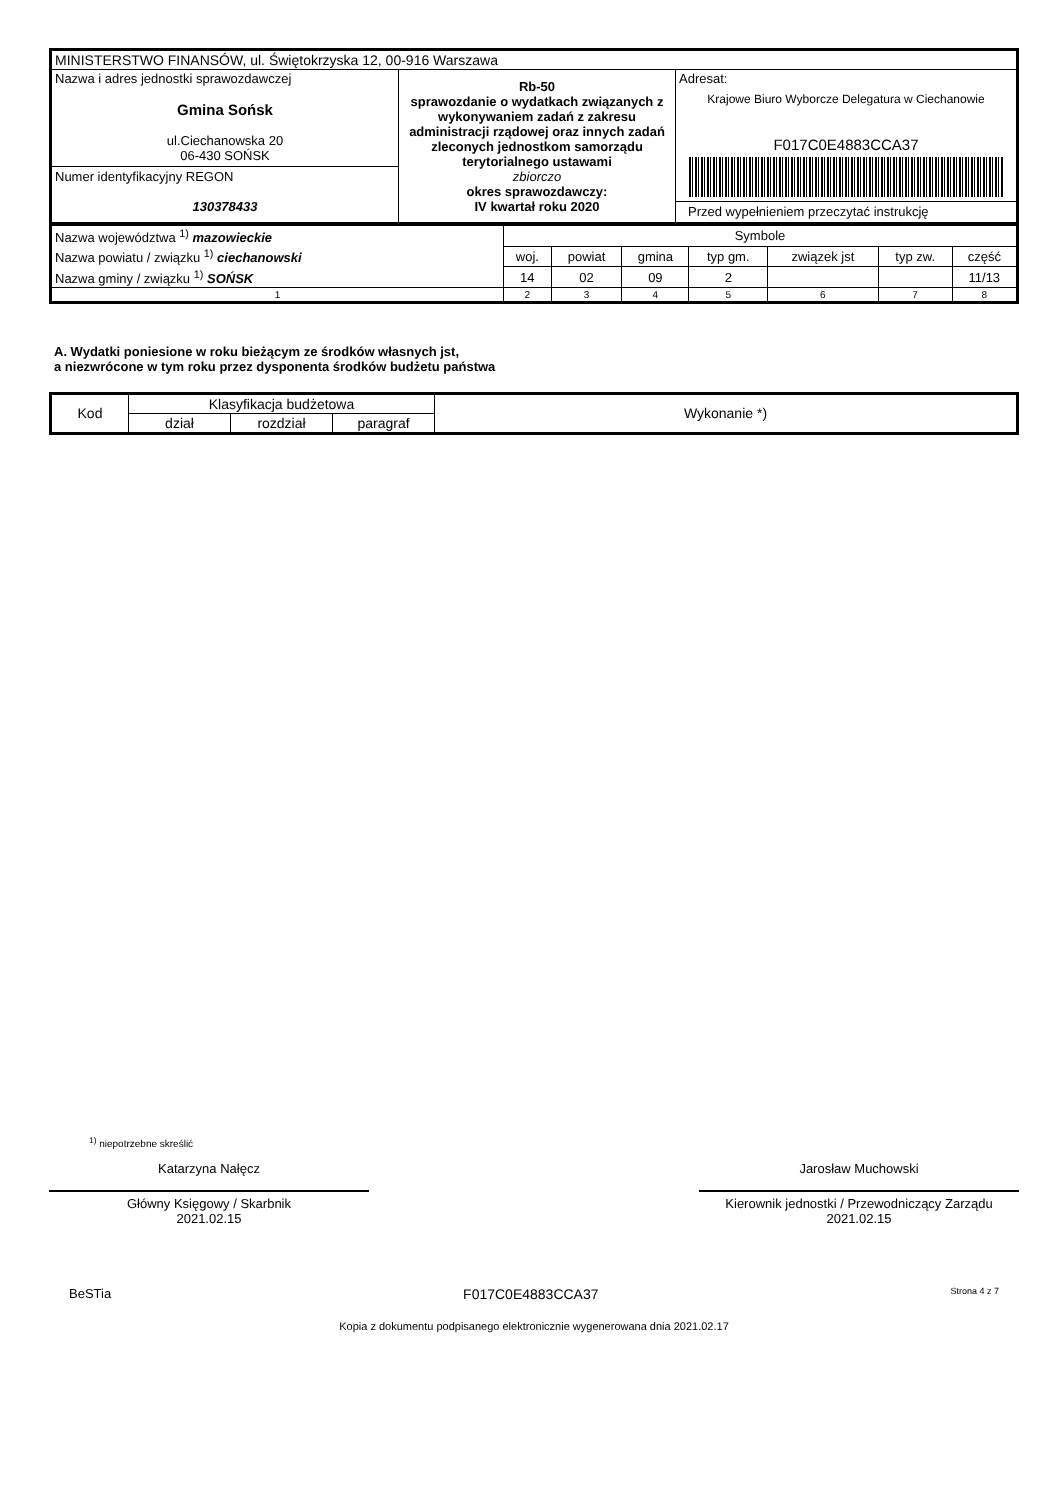| MINISTERSTWO FINANSÓW, ul. Świętokrzyska 12, 00-916 Warszawa | | |
| Nazwa i adres jednostki sprawozdawczej Gmina Sońsk ul.Ciechanowska 20 06-430 SOŃSK Numer identyfikacyjny REGON 130378433 | Rb-50 sprawozdanie o wydatkach związanych z wykonywaniem zadań z zakresu administracji rządowej oraz innych zadań zleconych jednostkom samorządu terytorialnego ustawami zbiorczo okres sprawozdawczy: IV kwartał roku 2020 | Adresat: Krajowe Biuro Wyborcze Delegatura w Ciechanowie F017C0E4883CCA37 Przed wypełnieniem przeczytać instrukcję |
| Nazwa województwa <sup>1)</sup> mazowieckie | Symbole | | | | | | |
| Nazwa powiatu / związku <sup>1)</sup> ciechanowski | woj. | powiat | gmina | typ gm. | związek jst | typ zw. | część |
| Nazwa gminy / związku <sup>1)</sup> SOŃSK | 14 | 02 | 09 | 2 | | | 11/13 |
| 1 | 2 | 3 | 4 | 5 | 6 | 7 | 8 |
A. Wydatki poniesione w roku bieżącym ze środków własnych jst,
a niezwrócone w tym roku przez dysponenta środków budżetu państwa
| Kod | Klasyfikacja budżetowa | | | Wykonanie *) |
| --- | --- | --- | --- | --- |
| | dział | rozdział | paragraf | |
<sup>1)</sup> niepotrzebne skreślić
Katarzyna Nałęcz
Główny Księgowy / Skarbnik
2021.02.15
Jarosław Muchowski
Kierownik jednostki / Przewodniczący Zarządu
2021.02.15
BeSTia F017C0E4883CCA37 Strona 4 z 7
Kopia z dokumentu podpisanego elektronicznie wygenerowana dnia 2021.02.17